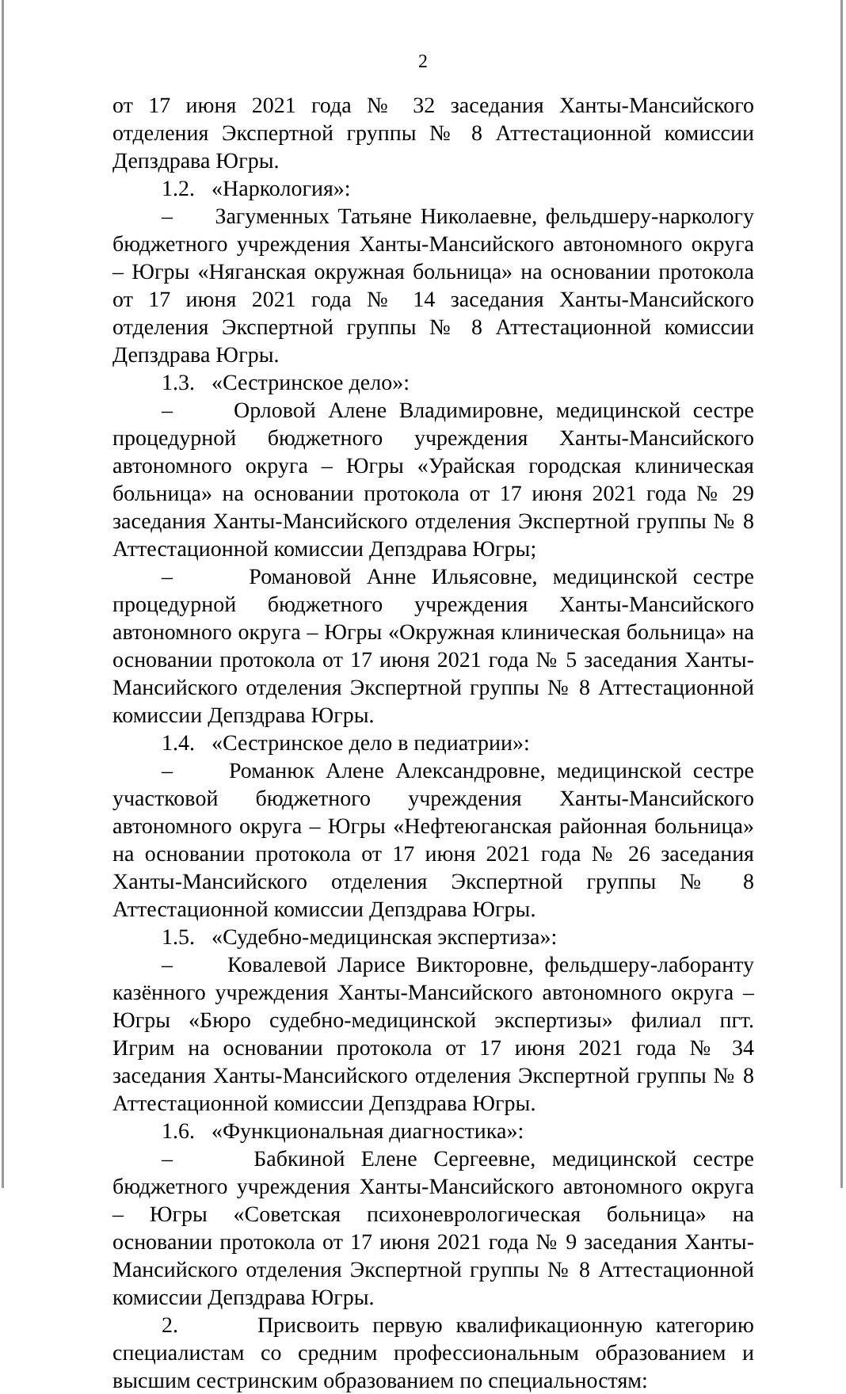2
от 17 июня 2021 года № 32 заседания Ханты-Мансийского отделения Экспертной группы № 8 Аттестационной комиссии Депздрава Югры.
1.2. «Наркология»:
– Загуменных Татьяне Николаевне, фельдшеру-наркологу бюджетного учреждения Ханты-Мансийского автономного округа – Югры «Няганская окружная больница» на основании протокола от 17 июня 2021 года № 14 заседания Ханты-Мансийского отделения Экспертной группы № 8 Аттестационной комиссии Депздрава Югры.
1.3. «Сестринское дело»:
– Орловой Алене Владимировне, медицинской сестре процедурной бюджетного учреждения Ханты-Мансийского автономного округа – Югры «Урайская городская клиническая больница» на основании протокола от 17 июня 2021 года № 29 заседания Ханты-Мансийского отделения Экспертной группы № 8 Аттестационной комиссии Депздрава Югры;
– Романовой Анне Ильясовне, медицинской сестре процедурной бюджетного учреждения Ханты-Мансийского автономного округа – Югры «Окружная клиническая больница» на основании протокола от 17 июня 2021 года № 5 заседания Ханты-Мансийского отделения Экспертной группы № 8 Аттестационной комиссии Депздрава Югры.
1.4. «Сестринское дело в педиатрии»:
– Романюк Алене Александровне, медицинской сестре участковой бюджетного учреждения Ханты-Мансийского автономного округа – Югры «Нефтеюганская районная больница» на основании протокола от 17 июня 2021 года № 26 заседания Ханты-Мансийского отделения Экспертной группы № 8 Аттестационной комиссии Депздрава Югры.
1.5. «Судебно-медицинская экспертиза»:
– Ковалевой Ларисе Викторовне, фельдшеру-лаборанту казённого учреждения Ханты-Мансийского автономного округа – Югры «Бюро судебно-медицинской экспертизы» филиал пгт. Игрим на основании протокола от 17 июня 2021 года № 34 заседания Ханты-Мансийского отделения Экспертной группы № 8 Аттестационной комиссии Депздрава Югры.
1.6. «Функциональная диагностика»:
– Бабкиной Елене Сергеевне, медицинской сестре бюджетного учреждения Ханты-Мансийского автономного округа – Югры «Советская психоневрологическая больница» на основании протокола от 17 июня 2021 года № 9 заседания Ханты-Мансийского отделения Экспертной группы № 8 Аттестационной комиссии Депздрава Югры.
2. Присвоить первую квалификационную категорию специалистам со средним профессиональным образованием и высшим сестринским образованием по специальностям: